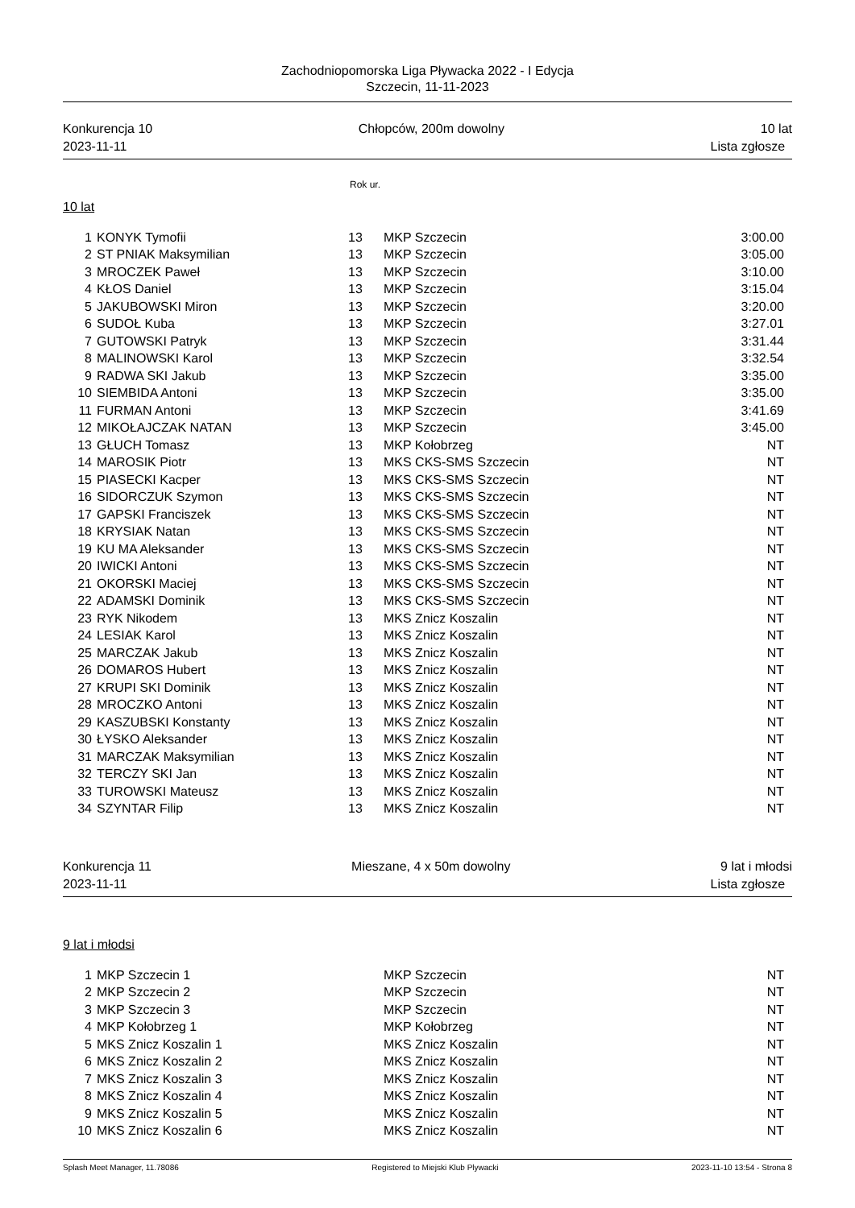Zachodniopomorska Liga Pływacka 2022 - I Edycja
Szczecin, 11-11-2023
Konkurencja 10
2023-11-11
Chłopców, 200m dowolny 10 lat
Lista zgłosze
Rok ur.
10 lat
| 1 | KONYK Tymofii | 13 | MKP Szczecin | 3:00.00 |
| 2 | ST PNIAK Maksymilian | 13 | MKP Szczecin | 3:05.00 |
| 3 | MROCZEK Paweł | 13 | MKP Szczecin | 3:10.00 |
| 4 | KŁOS Daniel | 13 | MKP Szczecin | 3:15.04 |
| 5 | JAKUBOWSKI Miron | 13 | MKP Szczecin | 3:20.00 |
| 6 | SUDOŁ Kuba | 13 | MKP Szczecin | 3:27.01 |
| 7 | GUTOWSKI Patryk | 13 | MKP Szczecin | 3:31.44 |
| 8 | MALINOWSKI Karol | 13 | MKP Szczecin | 3:32.54 |
| 9 | RADWA SKI Jakub | 13 | MKP Szczecin | 3:35.00 |
| 10 | SIEMBIDA Antoni | 13 | MKP Szczecin | 3:35.00 |
| 11 | FURMAN Antoni | 13 | MKP Szczecin | 3:41.69 |
| 12 | MIKOŁAJCZAK NATAN | 13 | MKP Szczecin | 3:45.00 |
| 13 | GŁUCH Tomasz | 13 | MKP Kołobrzeg | NT |
| 14 | MAROSIK Piotr | 13 | MKS CKS-SMS Szczecin | NT |
| 15 | PIASECKI Kacper | 13 | MKS CKS-SMS Szczecin | NT |
| 16 | SIDORCZUK Szymon | 13 | MKS CKS-SMS Szczecin | NT |
| 17 | GAPSKI Franciszek | 13 | MKS CKS-SMS Szczecin | NT |
| 18 | KRYSIAK Natan | 13 | MKS CKS-SMS Szczecin | NT |
| 19 | KU MA Aleksander | 13 | MKS CKS-SMS Szczecin | NT |
| 20 | IWICKI Antoni | 13 | MKS CKS-SMS Szczecin | NT |
| 21 | OKORSKI Maciej | 13 | MKS CKS-SMS Szczecin | NT |
| 22 | ADAMSKI Dominik | 13 | MKS CKS-SMS Szczecin | NT |
| 23 | RYK Nikodem | 13 | MKS Znicz Koszalin | NT |
| 24 | LESIAK Karol | 13 | MKS Znicz Koszalin | NT |
| 25 | MARCZAK Jakub | 13 | MKS Znicz Koszalin | NT |
| 26 | DOMAROS Hubert | 13 | MKS Znicz Koszalin | NT |
| 27 | KRUPI SKI Dominik | 13 | MKS Znicz Koszalin | NT |
| 28 | MROCZKO Antoni | 13 | MKS Znicz Koszalin | NT |
| 29 | KASZUBSKI Konstanty | 13 | MKS Znicz Koszalin | NT |
| 30 | ŁYSKO Aleksander | 13 | MKS Znicz Koszalin | NT |
| 31 | MARCZAK Maksymilian | 13 | MKS Znicz Koszalin | NT |
| 32 | TERCZY SKI Jan | 13 | MKS Znicz Koszalin | NT |
| 33 | TUROWSKI Mateusz | 13 | MKS Znicz Koszalin | NT |
| 34 | SZYNTAR Filip | 13 | MKS Znicz Koszalin | NT |
Konkurencja 11
2023-11-11
Mieszane, 4 x 50m dowolny 9 lat i młodsi
Lista zgłosze
9 lat i młodsi
| 1 | MKP Szczecin 1 | | MKP Szczecin | NT |
| 2 | MKP Szczecin 2 | | MKP Szczecin | NT |
| 3 | MKP Szczecin 3 | | MKP Szczecin | NT |
| 4 | MKP Kołobrzeg 1 | | MKP Kołobrzeg | NT |
| 5 | MKS Znicz Koszalin 1 | | MKS Znicz Koszalin | NT |
| 6 | MKS Znicz Koszalin 2 | | MKS Znicz Koszalin | NT |
| 7 | MKS Znicz Koszalin 3 | | MKS Znicz Koszalin | NT |
| 8 | MKS Znicz Koszalin 4 | | MKS Znicz Koszalin | NT |
| 9 | MKS Znicz Koszalin 5 | | MKS Znicz Koszalin | NT |
| 10 | MKS Znicz Koszalin 6 | | MKS Znicz Koszalin | NT |
Splash Meet Manager, 11.78086 Registered to Miejski Klub Plywacki
2023-11-10 13:54 - Strona 8